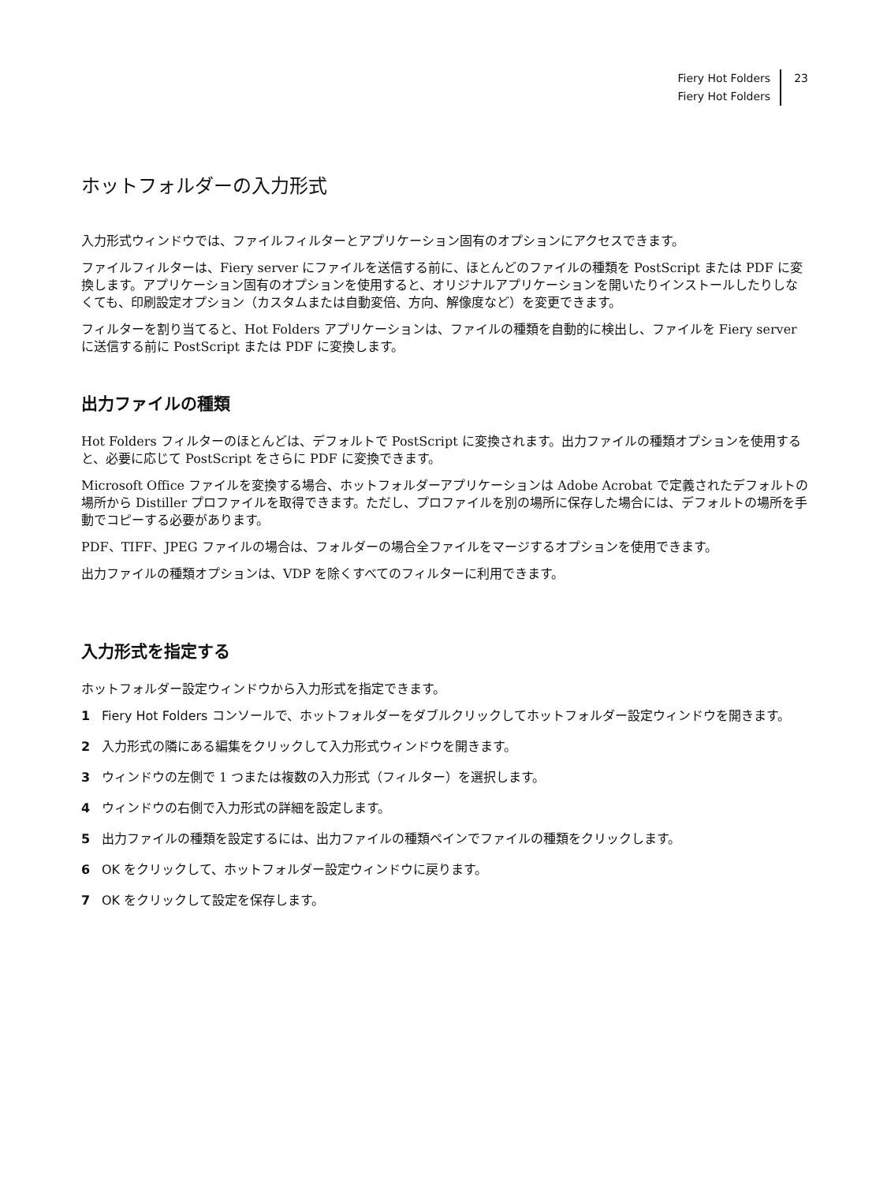Fiery Hot Folders
Fiery Hot Folders
23
ホットフォルダーの入力形式
入力形式ウィンドウでは、ファイルフィルターとアプリケーション固有のオプションにアクセスできます。
ファイルフィルターは、Fiery server にファイルを送信する前に、ほとんどのファイルの種類を PostScript または PDF に変換します。アプリケーション固有のオプションを使用すると、オリジナルアプリケーションを開いたりインストールしたりしなくても、印刷設定オプション（カスタムまたは自動変倍、方向、解像度など）を変更できます。
フィルターを割り当てると、Hot Folders アプリケーションは、ファイルの種類を自動的に検出し、ファイルを Fiery server に送信する前に PostScript または PDF に変換します。
出力ファイルの種類
Hot Folders フィルターのほとんどは、デフォルトで PostScript に変換されます。出力ファイルの種類オプションを使用すると、必要に応じて PostScript をさらに PDF に変換できます。
Microsoft Office ファイルを変換する場合、ホットフォルダーアプリケーションは Adobe Acrobat で定義されたデフォルトの場所から Distiller プロファイルを取得できます。ただし、プロファイルを別の場所に保存した場合には、デフォルトの場所を手動でコピーする必要があります。
PDF、TIFF、JPEG ファイルの場合は、フォルダーの場合全ファイルをマージするオプションを使用できます。
出力ファイルの種類オプションは、VDP を除くすべてのフィルターに利用できます。
入力形式を指定する
ホットフォルダー設定ウィンドウから入力形式を指定できます。
1 Fiery Hot Folders コンソールで、ホットフォルダーをダブルクリックしてホットフォルダー設定ウィンドウを開きます。
2 入力形式の隣にある編集をクリックして入力形式ウィンドウを開きます。
3 ウィンドウの左側で 1 つまたは複数の入力形式（フィルター）を選択します。
4 ウィンドウの右側で入力形式の詳細を設定します。
5 出力ファイルの種類を設定するには、出力ファイルの種類ペインでファイルの種類をクリックします。
6 OK をクリックして、ホットフォルダー設定ウィンドウに戻ります。
7 OK をクリックして設定を保存します。